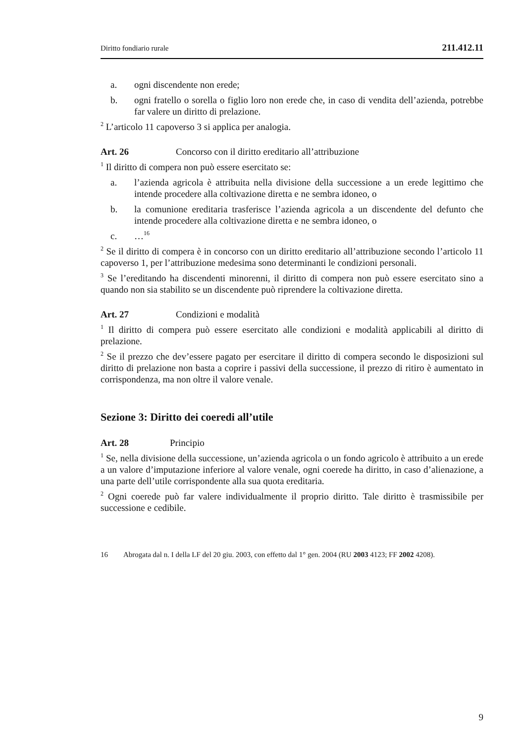Diritto fondiario rurale 211.412.11
a. ogni discendente non erede;
b. ogni fratello o sorella o figlio loro non erede che, in caso di vendita dell’azienda, potrebbe far valere un diritto di prelazione.
<sup>2</sup> L’articolo 11 capoverso 3 si applica per analogia.
Art. 26 Concorso con il diritto ereditario all’attribuzione
<sup>1</sup> Il diritto di compera non può essere esercitato se:
a. l’azienda agricola è attribuita nella divisione della successione a un erede legittimo che intende procedere alla coltivazione diretta e ne sembra idoneo, o
b. la comunione ereditaria trasferisce l’azienda agricola a un discendente del defunto che intende procedere alla coltivazione diretta e ne sembra idoneo, o
c. …<sup>16</sup>
<sup>2</sup> Se il diritto di compera è in concorso con un diritto ereditario all’attribuzione secondo l’articolo 11 capoverso 1, per l’attribuzione medesima sono determinanti le condizioni personali.
<sup>3</sup> Se l’ereditando ha discendenti minorenni, il diritto di compera non può essere esercitato sino a quando non sia stabilito se un discendente può riprendere la coltivazione diretta.
Art. 27 Condizioni e modalità
<sup>1</sup> Il diritto di compera può essere esercitato alle condizioni e modalità applicabili al diritto di prelazione.
<sup>2</sup> Se il prezzo che dev’essere pagato per esercitare il diritto di compera secondo le disposizioni sul diritto di prelazione non basta a coprire i passivi della successione, il prezzo di ritiro è aumentato in corrispondenza, ma non oltre il valore venale.
Sezione 3: Diritto dei coeredi all’utile
Art. 28 Principio
<sup>1</sup> Se, nella divisione della successione, un’azienda agricola o un fondo agricolo è attribuito a un erede a un valore d’imputazione inferiore al valore venale, ogni coerede ha diritto, in caso d’alienazione, a una parte dell’utile corrispondente alla sua quota ereditaria.
<sup>2</sup> Ogni coerede può far valere individualmente il proprio diritto. Tale diritto è trasmissibile per successione e cedibile.
16 Abrogata dal n. I della LF del 20 giu. 2003, con effetto dal 1° gen. 2004 (RU 2003 4123; FF 2002 4208).
9